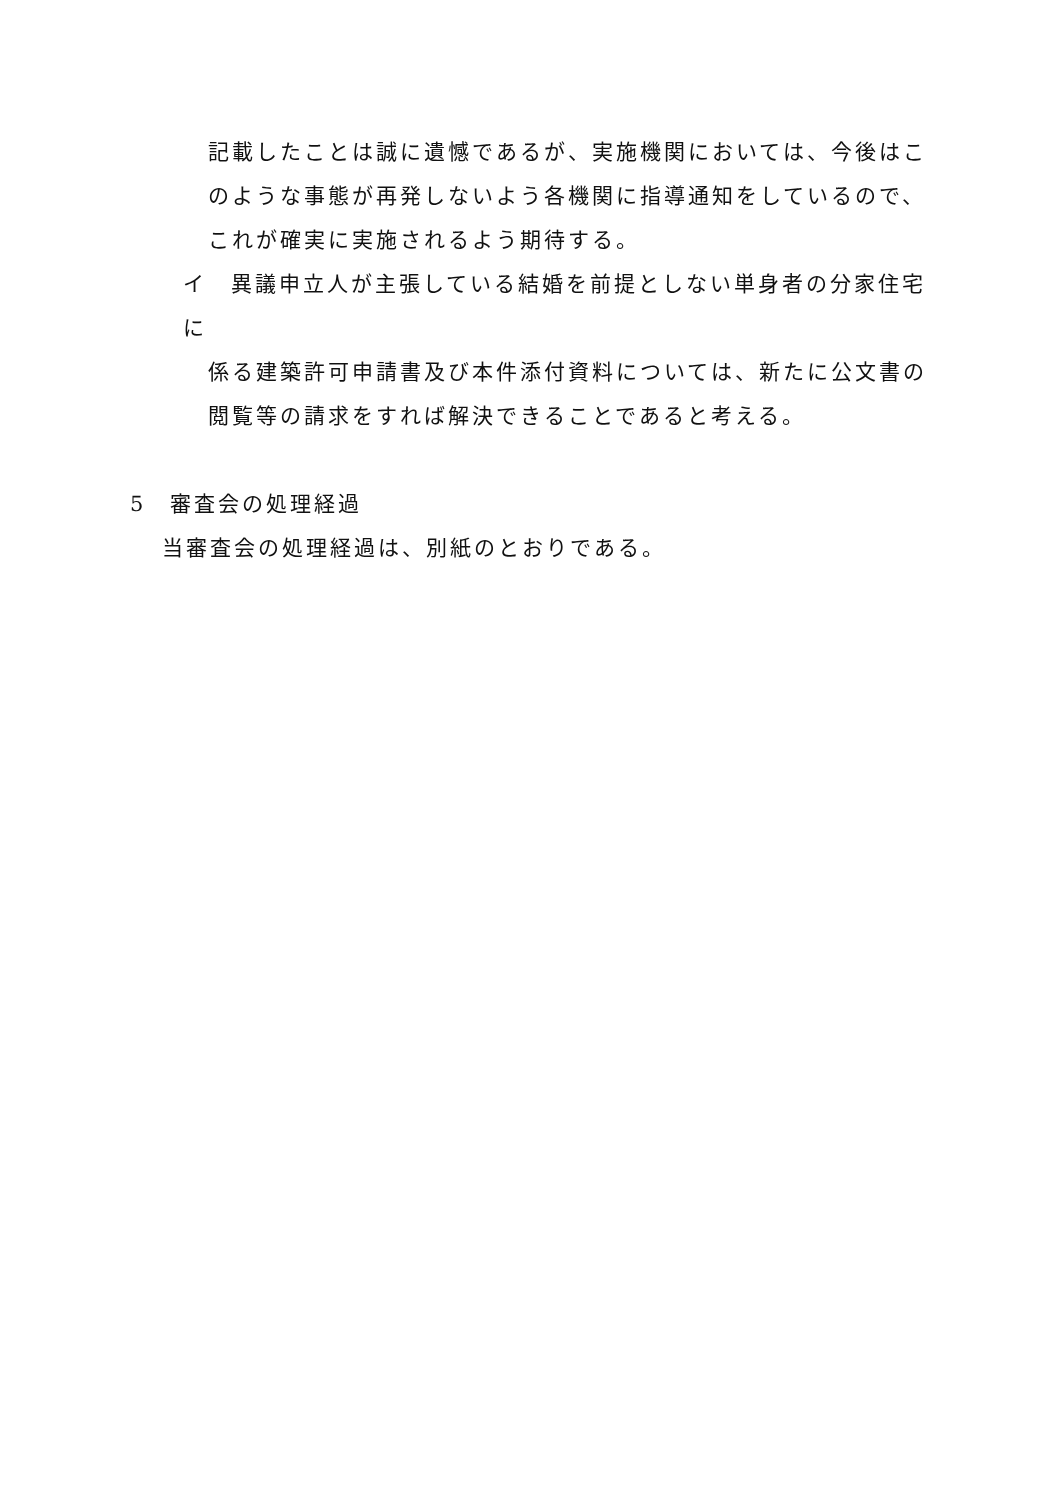記載したことは誠に遺憾であるが、実施機関においては、今後はこのような事態が再発しないよう各機関に指導通知をしているので、これが確実に実施されるよう期待する。
イ　異議申立人が主張している結婚を前提としない単身者の分家住宅に
係る建築許可申請書及び本件添付資料については、新たに公文書の閲覧等の請求をすれば解決できることであると考える。
5　審査会の処理経過
当審査会の処理経過は、別紙のとおりである。